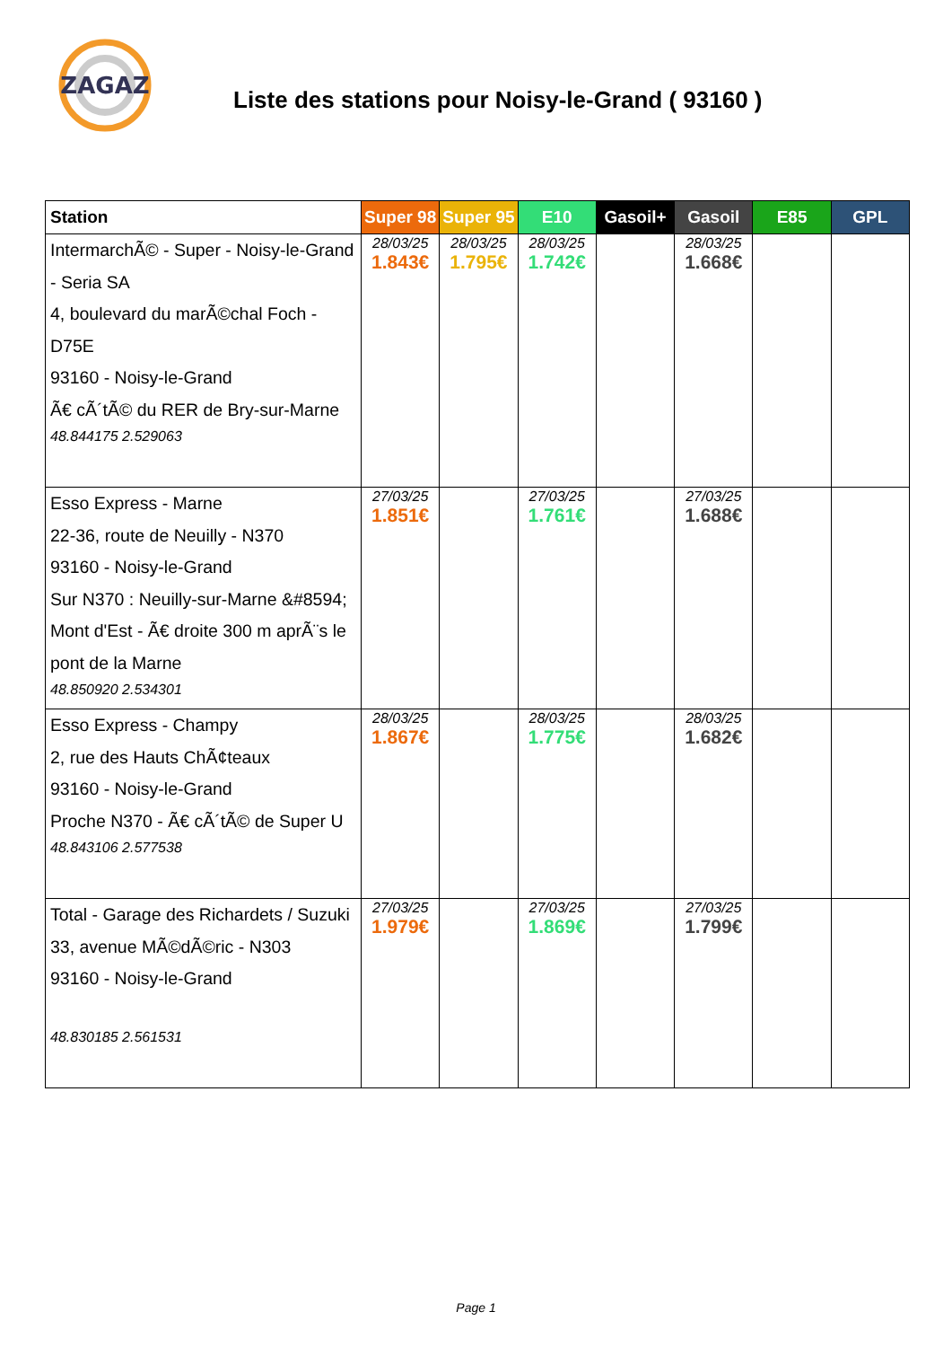ZAGAZ
Liste des stations pour Noisy-le-Grand ( 93160 )
| Station | Super 98 | Super 95 | E10 | Gasoil+ | Gasoil | E85 | GPL |
| --- | --- | --- | --- | --- | --- | --- | --- |
| IntermarchÃ© - Super - Noisy-le-Grand - Seria SA 4, boulevard du marÃ©chal Foch - D75E 93160 - Noisy-le-Grand Ã€ cÃ´tÃ© du RER de Bry-sur-Marne 48.844175 2.529063 | 28/03/25 1.843€ | 28/03/25 1.795€ | 28/03/25 1.742€ | | 28/03/25 1.668€ | | |
| Esso Express - Marne 22-36, route de Neuilly - N370 93160 - Noisy-le-Grand Sur N370 : Neuilly-sur-Marne &#8594; Mont d'Est - Ã€ droite 300 m aprÃ¨s le pont de la Marne 48.850920 2.534301 | 27/03/25 1.851€ | | 27/03/25 1.761€ | | 27/03/25 1.688€ | | |
| Esso Express - Champy 2, rue des Hauts ChÃ¢teaux 93160 - Noisy-le-Grand Proche N370 - Ã€ cÃ´tÃ© de Super U 48.843106 2.577538 | 28/03/25 1.867€ | | 28/03/25 1.775€ | | 28/03/25 1.682€ | | |
| Total - Garage des Richardets / Suzuki 33, avenue MÃ©dÃ©ric - N303 93160 - Noisy-le-Grand 48.830185 2.561531 | 27/03/25 1.979€ | | 27/03/25 1.869€ | | 27/03/25 1.799€ | | |
Page 1